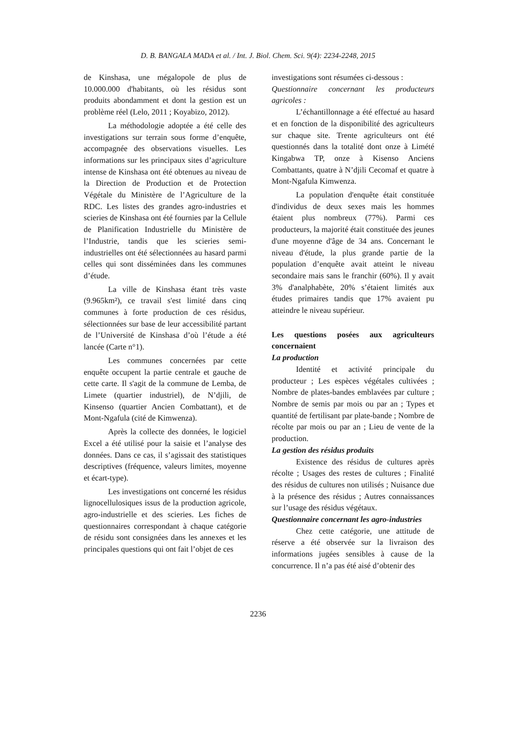D. B. BANGALA MADA et al. / Int. J. Biol. Chem. Sci. 9(4): 2234-2248, 2015
de Kinshasa, une mégalopole de plus de 10.000.000 d'habitants, où les résidus sont produits abondamment et dont la gestion est un problème réel (Lelo, 2011 ; Koyabizo, 2012).
La méthodologie adoptée a été celle des investigations sur terrain sous forme d’enquête, accompagnée des observations visuelles. Les informations sur les principaux sites d’agriculture intense de Kinshasa ont été obtenues au niveau de la Direction de Production et de Protection Végétale du Ministère de l’Agriculture de la RDC. Les listes des grandes agro-industries et scieries de Kinshasa ont été fournies par la Cellule de Planification Industrielle du Ministère de l’Industrie, tandis que les scieries semi-industrielles ont été sélectionnées au hasard parmi celles qui sont disséminées dans les communes d’étude.
La ville de Kinshasa étant très vaste (9.965km²), ce travail s'est limité dans cinq communes à forte production de ces résidus, sélectionnées sur base de leur accessibilité partant de l’Université de Kinshasa d’où l’étude a été lancée (Carte n°1).
Les communes concernées par cette enquête occupent la partie centrale et gauche de cette carte. Il s'agit de la commune de Lemba, de Limete (quartier industriel), de N’djili, de Kinsenso (quartier Ancien Combattant), et de Mont-Ngafula (cité de Kimwenza).
Après la collecte des données, le logiciel Excel a été utilisé pour la saisie et l’analyse des données. Dans ce cas, il s’agissait des statistiques descriptives (fréquence, valeurs limites, moyenne et écart-type).
Les investigations ont concerné les résidus lignocellulosiques issus de la production agricole, agro-industrielle et des scieries. Les fiches de questionnaires correspondant à chaque catégorie de résidu sont consignées dans les annexes et les principales questions qui ont fait l’objet de ces
investigations sont résumées ci-dessous :
Questionnaire concernant les producteurs agricoles :
L’échantillonnage a été effectué au hasard et en fonction de la disponibilité des agriculteurs sur chaque site. Trente agriculteurs ont été questionnés dans la totalité dont onze à Limété Kingabwa TP, onze à Kisenso Anciens Combattants, quatre à N’djili Cecomaf et quatre à Mont-Ngafula Kimwenza.
La population d'enquête était constituée d'individus de deux sexes mais les hommes étaient plus nombreux (77%). Parmi ces producteurs, la majorité était constituée des jeunes d'une moyenne d'âge de 34 ans. Concernant le niveau d'étude, la plus grande partie de la population d’enquête avait atteint le niveau secondaire mais sans le franchir (60%). Il y avait 3% d'analphabète, 20% s’étaient limités aux études primaires tandis que 17% avaient pu atteindre le niveau supérieur.
Les questions posées aux agriculteurs concernaient
La production
Identité et activité principale du producteur ; Les espèces végétales cultivées ; Nombre de plates-bandes emblavées par culture ; Nombre de semis par mois ou par an ; Types et quantité de fertilisant par plate-bande ; Nombre de récolte par mois ou par an ; Lieu de vente de la production.
La gestion des résidus produits
Existence des résidus de cultures après récolte ; Usages des restes de cultures ; Finalité des résidus de cultures non utilisés ; Nuisance due à la présence des résidus ; Autres connaissances sur l’usage des résidus végétaux.
Questionnaire concernant les agro-industries
Chez cette catégorie, une attitude de réserve a été observée sur la livraison des informations jugées sensibles à cause de la concurrence. Il n’a pas été aisé d’obtenir des
2236